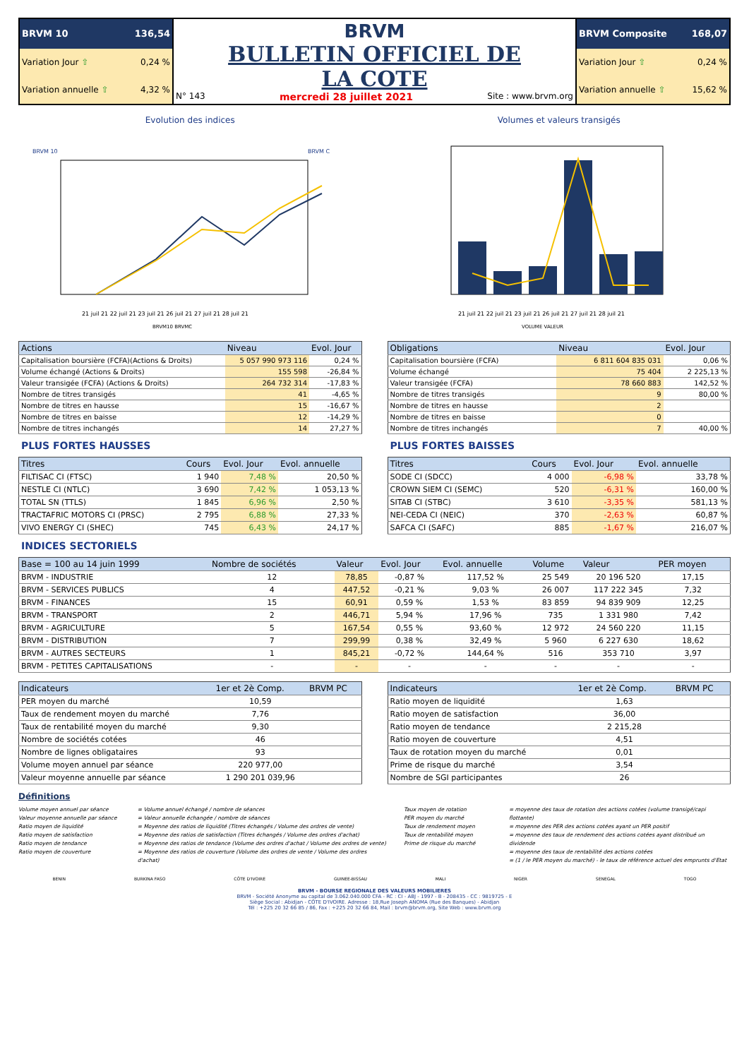| BRVM 10 136,54 | BRVM BULLETIN OFFICIEL DE LA COTE N° 143 mercredi 28 juillet 2021 Site : www.brvm.org | BRVM Composite 168,07 |
| Variation Jour ⇧ 0,24 % | | Variation Jour ⇧ 0,24 % |
| Variation annuelle ⇧ 4,32 % | | Variation annuelle ⇧ 15,62 % |
Evolution des indices
BRVM 10
BRVM C
21 juil 21 22 juil 21 23 juil 21 26 juil 21 27 juil 21 28 juil 21
BRVM10 BRVMC
Volumes et valeurs transigés
21 juil 21 22 juil 21 23 juil 21 26 juil 21 27 juil 21 28 juil 21
VOLUME VALEUR
| Actions | Niveau | Evol. Jour |
| --- | --- | --- |
| Capitalisation boursière (FCFA)(Actions & Droits) | 5 057 990 973 116 | 0,24 % |
| Volume échangé (Actions & Droits) | 155 598 | -26,84 % |
| Valeur transigée (FCFA) (Actions & Droits) | 264 732 314 | -17,83 % |
| Nombre de titres transigés | 41 | -4,65 % |
| Nombre de titres en hausse | 15 | -16,67 % |
| Nombre de titres en baisse | 12 | -14,29 % |
| Nombre de titres inchangés | 14 | 27,27 % |
| Obligations | Niveau | Evol. Jour |
| --- | --- | --- |
| Capitalisation boursière (FCFA) | 6 811 604 835 031 | 0,06 % |
| Volume échangé | 75 404 | 2 225,13 % |
| Valeur transigée (FCFA) | 78 660 883 | 142,52 % |
| Nombre de titres transigés | 9 | 80,00 % |
| Nombre de titres en hausse | 2 | |
| Nombre de titres en baisse | 0 | |
| Nombre de titres inchangés | 7 | 40,00 % |
PLUS FORTES HAUSSES
| Titres | Cours | Evol. Jour | Evol. annuelle |
| --- | --- | --- | --- |
| FILTISAC CI (FTSC) | 1 940 | 7,48 % | 20,50 % |
| NESTLE CI (NTLC) | 3 690 | 7,42 % | 1 053,13 % |
| TOTAL SN (TTLS) | 1 845 | 6,96 % | 2,50 % |
| TRACTAFRIC MOTORS CI (PRSC) | 2 795 | 6,88 % | 27,33 % |
| VIVO ENERGY CI (SHEC) | 745 | 6,43 % | 24,17 % |
PLUS FORTES BAISSES
| Titres | Cours | Evol. Jour | Evol. annuelle |
| --- | --- | --- | --- |
| SODE CI (SDCC) | 4 000 | -6,98 % | 33,78 % |
| CROWN SIEM CI (SEMC) | 520 | -6,31 % | 160,00 % |
| SITAB CI (STBC) | 3 610 | -3,35 % | 581,13 % |
| NEI-CEDA CI (NEIC) | 370 | -2,63 % | 60,87 % |
| SAFCA CI (SAFC) | 885 | -1,67 % | 216,07 % |
INDICES SECTORIELS
| Base = 100 au 14 juin 1999 | Nombre de sociétés | Valeur | Evol. Jour | Evol. annuelle | Volume | Valeur | PER moyen |
| --- | --- | --- | --- | --- | --- | --- | --- |
| BRVM - INDUSTRIE | 12 | 78,85 | -0,87 % | 117,52 % | 25 549 | 20 196 520 | 17,15 |
| BRVM - SERVICES PUBLICS | 4 | 447,52 | -0,21 % | 9,03 % | 26 007 | 117 222 345 | 7,32 |
| BRVM - FINANCES | 15 | 60,91 | 0,59 % | 1,53 % | 83 859 | 94 839 909 | 12,25 |
| BRVM - TRANSPORT | 2 | 446,71 | 5,94 % | 17,96 % | 735 | 1 331 980 | 7,42 |
| BRVM - AGRICULTURE | 5 | 167,54 | 0,55 % | 93,60 % | 12 972 | 24 560 220 | 11,15 |
| BRVM - DISTRIBUTION | 7 | 299,99 | 0,38 % | 32,49 % | 5 960 | 6 227 630 | 18,62 |
| BRVM - AUTRES SECTEURS | 1 | 845,21 | -0,72 % | 144,64 % | 516 | 353 710 | 3,97 |
| BRVM - PETITES CAPITALISATIONS | - | - | - | - | - | - | - |
| Indicateurs | 1er et 2è Comp. | BRVM PC |
| --- | --- | --- |
| PER moyen du marché | 10,59 | |
| Taux de rendement moyen du marché | 7,76 | |
| Taux de rentabilité moyen du marché | 9,30 | |
| Nombre de sociétés cotées | 46 | |
| Nombre de lignes obligataires | 93 | |
| Volume moyen annuel par séance | 220 977,00 | |
| Valeur moyenne annuelle par séance | 1 290 201 039,96 | |
| Indicateurs | 1er et 2è Comp. | BRVM PC |
| --- | --- | --- |
| Ratio moyen de liquidité | 1,63 | |
| Ratio moyen de satisfaction | 36,00 | |
| Ratio moyen de tendance | 2 215,28 | |
| Ratio moyen de couverture | 4,51 | |
| Taux de rotation moyen du marché | 0,01 | |
| Prime de risque du marché | 3,54 | |
| Nombre de SGI participantes | 26 | |
Définitions
Volume moyen annuel par séance
Valeur moyenne annuelle par séance
Ratio moyen de liquidité
Ratio moyen de satisfaction
Ratio moyen de tendance
Ratio moyen de couverture
= Volume annuel échangé / nombre de séances
= Valeur annuelle échangée / nombre de séances
= Moyenne des ratios de liquidité (Titres échangés / Volume des ordres de vente)
= Moyenne des ratios de satisfaction (Titres échangés / Volume des ordres d'achat)
= Moyenne des ratios de tendance (Volume des ordres d'achat / Volume des ordres de vente)
= Moyenne des ratios de couverture (Volume des ordres de vente / Volume des ordres d'achat)
Taux moyen de rotation
PER moyen du marché
Taux de rendement moyen
Taux de rentabilité moyen
Prime de risque du marché
= moyenne des taux de rotation des actions cotées (volume transigé/capi flottante)
= moyenne des PER des actions cotées ayant un PER positif
= moyenne des taux de rendement des actions cotées ayant distribué un dividende
= moyenne des taux de rentabilité des actions cotées
= (1 / le PER moyen du marché) - le taux de référence actuel des emprunts d'Etat
BENIN BURKINA FASO CÔTE D'IVOIRE GUINEE-BISSAU MALI NIGER SENEGAL TOGO
BRVM - BOURSE REGIONALE DES VALEURS MOBILIERES
BRVM - Société Anonyme au capital de 3.062.040.000 CFA - RC : CI - ABJ - 1997 - B - 208435 - CC : 9819725 - E
Siège Social : Abidjan - CÔTE D'IVOIRE. Adresse : 18,Rue Joseph ANOMA (Rue des Banques) - Abidjan
Tél : +225 20 32 66 85 / 86, Fax : +225 20 32 66 84, Mail : brvm@brvm.org, Site Web : www.brvm.org